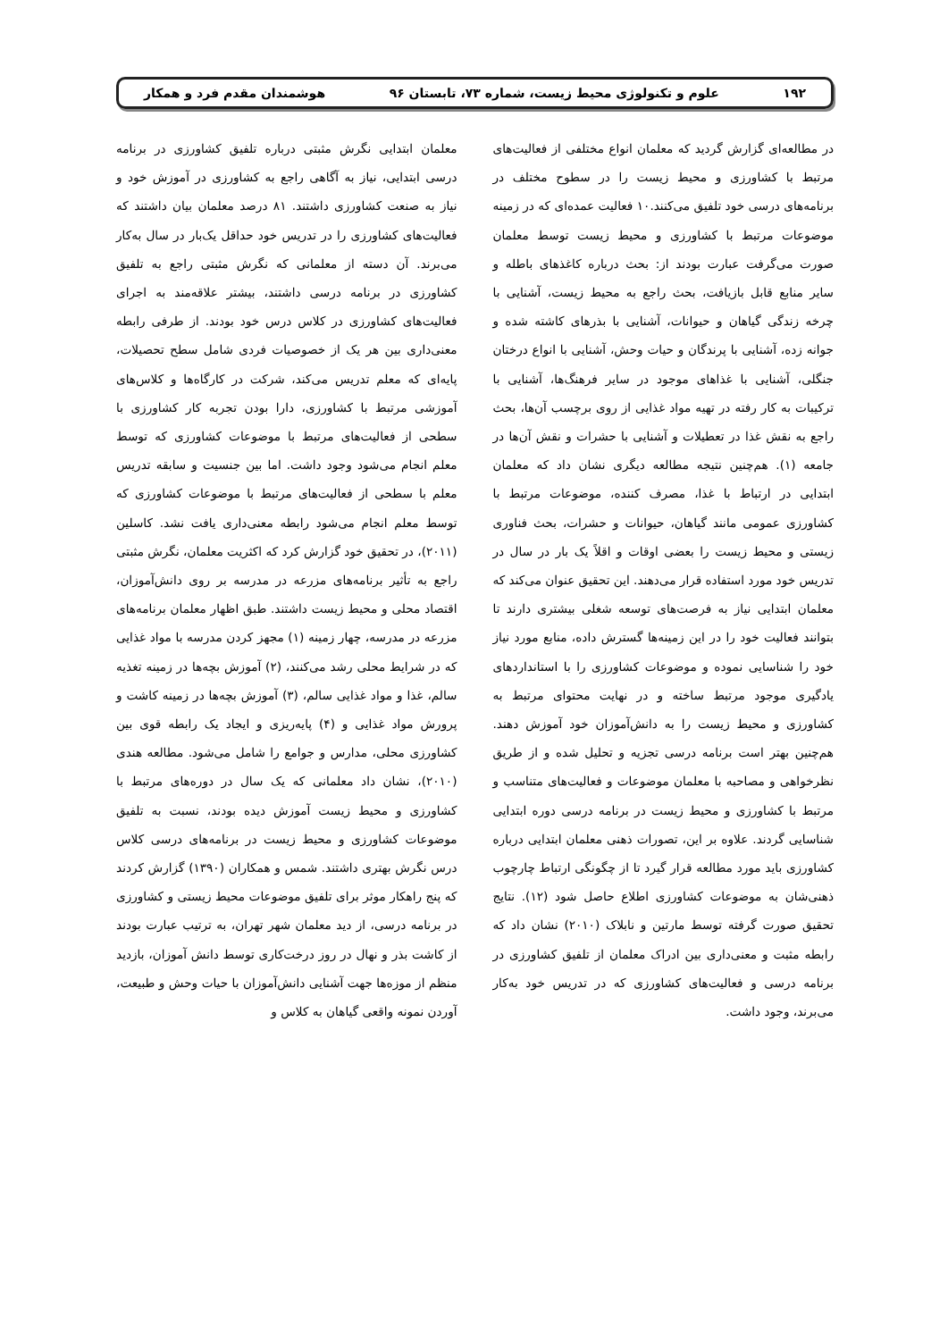۱۹۲ علوم و تکنولوژی محیط زیست، شماره ۷۳، تابستان ۹۶ هوشمندان مقدم فرد و همکار
در مطالعه‌ای گزارش گردید که معلمان انواع مختلفی از فعالیت‌های مرتبط با کشاورزی و محیط زیست را در سطوح مختلف در برنامه‌های درسی خود تلفیق می‌کنند.۱۰ فعالیت عمده‌ای که در زمینه موضوعات مرتبط با کشاورزی و محیط زیست توسط معلمان صورت می‌گرفت عبارت بودند از: بحث درباره کاغذهای باطله و سایر منابع قابل بازیافت، بحث راجع به محیط زیست، آشنایی با چرخه زندگی گیاهان و حیوانات، آشنایی با بذرهای کاشته شده و جوانه زده، آشنایی با پرندگان و حیات وحش، آشنایی با انواع درختان جنگلی، آشنایی با غذاهای موجود در سایر فرهنگ‌ها، آشنایی با ترکیبات به کار رفته در تهیه مواد غذایی از روی برچسب آن‌ها، بحث راجع به نقش غذا در تعطیلات و آشنایی با حشرات و نقش آن‌ها در جامعه (۱). هم‌چنین نتیجه مطالعه دیگری نشان داد که معلمان ابتدایی در ارتباط با غذا، مصرف کننده، موضوعات مرتبط با کشاورزی عمومی مانند گیاهان، حیوانات و حشرات، بحث فناوری زیستی و محیط زیست را بعضی اوقات و اقلاً یک بار در سال در تدریس خود مورد استفاده قرار می‌دهند. این تحقیق عنوان می‌کند که معلمان ابتدایی نیاز به فرصت‌های توسعه شغلی بیشتری دارند تا بتوانند فعالیت خود را در این زمینه‌ها گسترش داده، منابع مورد نیاز خود را شناسایی نموده و موضوعات کشاورزی را با استانداردهای یادگیری موجود مرتبط ساخته و در نهایت محتوای مرتبط به کشاورزی و محیط زیست را به دانش‌آموزان خود آموزش دهند. هم‌چنین بهتر است برنامه درسی تجزیه و تحلیل شده و از طریق نظرخواهی و مصاحبه با معلمان موضوعات و فعالیت‌های متناسب و مرتبط با کشاورزی و محیط زیست در برنامه درسی دوره ابتدایی شناسایی گردند. علاوه بر این، تصورات ذهنی معلمان ابتدایی درباره کشاورزی باید مورد مطالعه قرار گیرد تا از چگونگی ارتباط چارچوب ذهنی‌شان به موضوعات کشاورزی اطلاع حاصل شود (۱۲). نتایج تحقیق صورت گرفته توسط مارتین و نابلاک (۲۰۱۰) نشان داد که رابطه مثبت و معنی‌داری بین ادراک معلمان از تلفیق کشاورزی در برنامه درسی و فعالیت‌های کشاورزی که در تدریس خود به‌کار می‌برند، وجود داشت.
معلمان ابتدایی نگرش مثبتی درباره تلفیق کشاورزی در برنامه درسی ابتدایی، نیاز به آگاهی راجع به کشاورزی در آموزش خود و نیاز به صنعت کشاورزی داشتند. ۸۱ درصد معلمان بیان داشتند که فعالیت‌های کشاورزی را در تدریس خود حداقل یک‌بار در سال به‌کار می‌برند. آن دسته از معلمانی که نگرش مثبتی راجع به تلفیق کشاورزی در برنامه درسی داشتند، بیشتر علاقه‌مند به اجرای فعالیت‌های کشاورزی در کلاس درس خود بودند. از طرفی رابطه معنی‌داری بین هر یک از خصوصیات فردی شامل سطح تحصیلات، پایه‌ای که معلم تدریس می‌کند، شرکت در کارگاه‌ها و کلاس‌های آموزشی مرتبط با کشاورزی، دارا بودن تجربه کار کشاورزی با سطحی از فعالیت‌های مرتبط با موضوعات کشاورزی که توسط معلم انجام می‌شود وجود داشت. اما بین جنسیت و سابقه تدریس معلم با سطحی از فعالیت‌های مرتبط با موضوعات کشاورزی که توسط معلم انجام می‌شود رابطه معنی‌داری یافت نشد. کاسلین (۲۰۱۱)، در تحقیق خود گزارش کرد که اکثریت معلمان، نگرش مثبتی راجع به تأثیر برنامه‌های مزرعه در مدرسه بر روی دانش‌آموزان، اقتصاد محلی و محیط زیست داشتند. طبق اظهار معلمان برنامه‌های مزرعه در مدرسه، چهار زمینه (۱) مجهز کردن مدرسه با مواد غذایی که در شرایط محلی رشد می‌کنند، (۲) آموزش بچه‌ها در زمینه تغذیه سالم، غذا و مواد غذایی سالم، (۳) آموزش بچه‌ها در زمینه کاشت و پرورش مواد غذایی و (۴) پایه‌ریزی و ایجاد یک رابطه قوی بین کشاورزی محلی، مدارس و جوامع را شامل می‌شود. مطالعه هندی (۲۰۱۰)، نشان داد معلمانی که یک سال در دوره‌های مرتبط با کشاورزی و محیط زیست آموزش دیده بودند، نسبت به تلفیق موضوعات کشاورزی و محیط زیست در برنامه‌های درسی کلاس درس نگرش بهتری داشتند. شمس و همکاران (۱۳۹۰) گزارش کردند که پنج راهکار موثر برای تلفیق موضوعات محیط زیستی و کشاورزی در برنامه درسی، از دید معلمان شهر تهران، به ترتیب عبارت بودند از کاشت بذر و نهال در روز درخت‌کاری توسط دانش آموزان، بازدید منظم از موزه‌ها جهت آشنایی دانش‌آموزان با حیات وحش و طبیعت، آوردن نمونه واقعی گیاهان به کلاس و